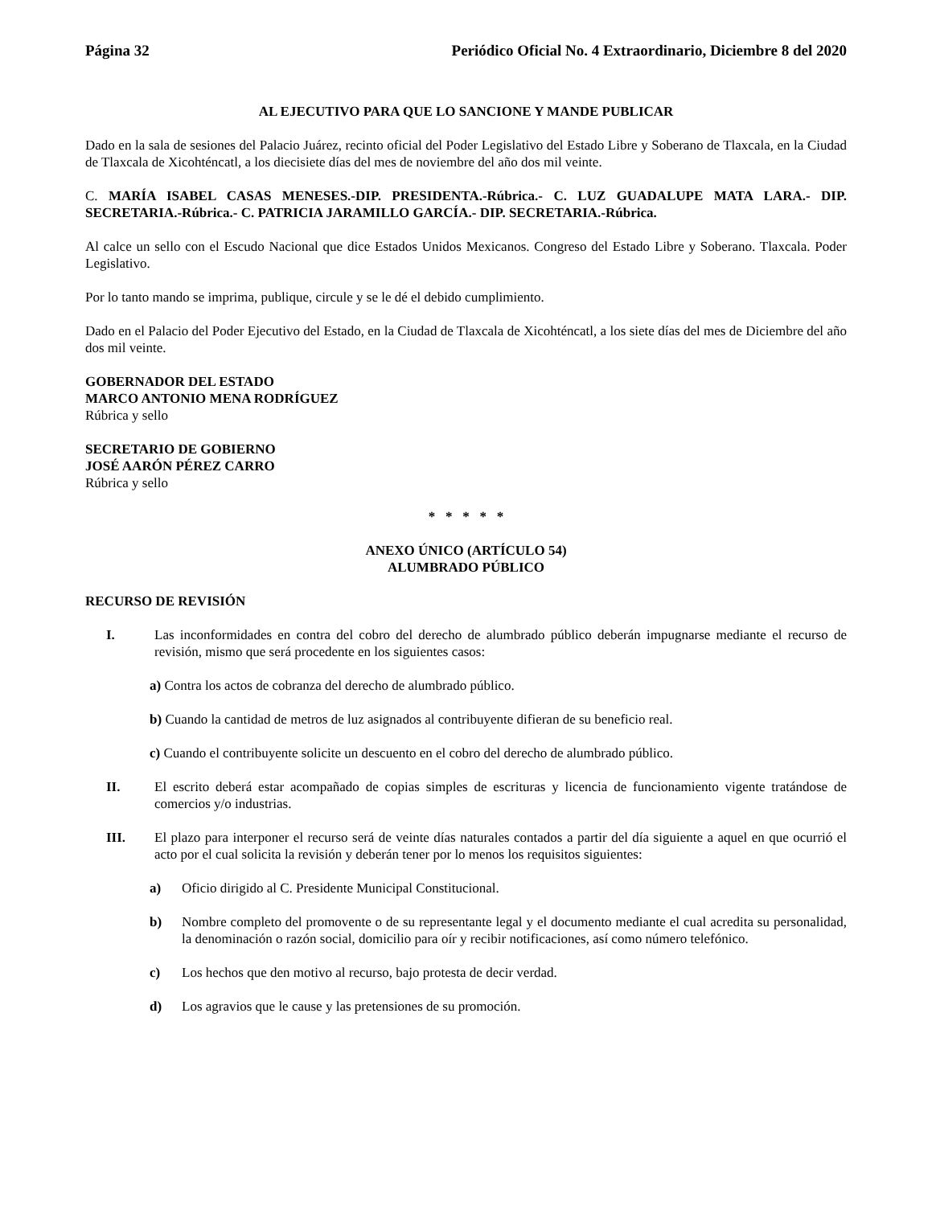Página 32 Periódico Oficial No. 4 Extraordinario, Diciembre 8 del 2020
AL EJECUTIVO PARA QUE LO SANCIONE Y MANDE PUBLICAR
Dado en la sala de sesiones del Palacio Juárez, recinto oficial del Poder Legislativo del Estado Libre y Soberano de Tlaxcala, en la Ciudad de Tlaxcala de Xicohténcatl, a los diecisiete días del mes de noviembre del año dos mil veinte.
C. MARÍA ISABEL CASAS MENESES.-DIP. PRESIDENTA.-Rúbrica.- C. LUZ GUADALUPE MATA LARA.- DIP. SECRETARIA.-Rúbrica.- C. PATRICIA JARAMILLO GARCÍA.- DIP. SECRETARIA.-Rúbrica.
Al calce un sello con el Escudo Nacional que dice Estados Unidos Mexicanos. Congreso del Estado Libre y Soberano. Tlaxcala. Poder Legislativo.
Por lo tanto mando se imprima, publique, circule y se le dé el debido cumplimiento.
Dado en el Palacio del Poder Ejecutivo del Estado, en la Ciudad de Tlaxcala de Xicohténcatl, a los siete días del mes de Diciembre del año dos mil veinte.
GOBERNADOR DEL ESTADO
MARCO ANTONIO MENA RODRÍGUEZ
Rúbrica y sello
SECRETARIO DE GOBIERNO
JOSÉ AARÓN PÉREZ CARRO
Rúbrica y sello
* * * * *
ANEXO ÚNICO (ARTÍCULO 54)
ALUMBRADO PÚBLICO
RECURSO DE REVISIÓN
I. Las inconformidades en contra del cobro del derecho de alumbrado público deberán impugnarse mediante el recurso de revisión, mismo que será procedente en los siguientes casos:
a) Contra los actos de cobranza del derecho de alumbrado público.
b) Cuando la cantidad de metros de luz asignados al contribuyente difieran de su beneficio real.
c) Cuando el contribuyente solicite un descuento en el cobro del derecho de alumbrado público.
II. El escrito deberá estar acompañado de copias simples de escrituras y licencia de funcionamiento vigente tratándose de comercios y/o industrias.
III. El plazo para interponer el recurso será de veinte días naturales contados a partir del día siguiente a aquel en que ocurrió el acto por el cual solicita la revisión y deberán tener por lo menos los requisitos siguientes:
a) Oficio dirigido al C. Presidente Municipal Constitucional.
b) Nombre completo del promovente o de su representante legal y el documento mediante el cual acredita su personalidad, la denominación o razón social, domicilio para oír y recibir notificaciones, así como número telefónico.
c) Los hechos que den motivo al recurso, bajo protesta de decir verdad.
d) Los agravios que le cause y las pretensiones de su promoción.